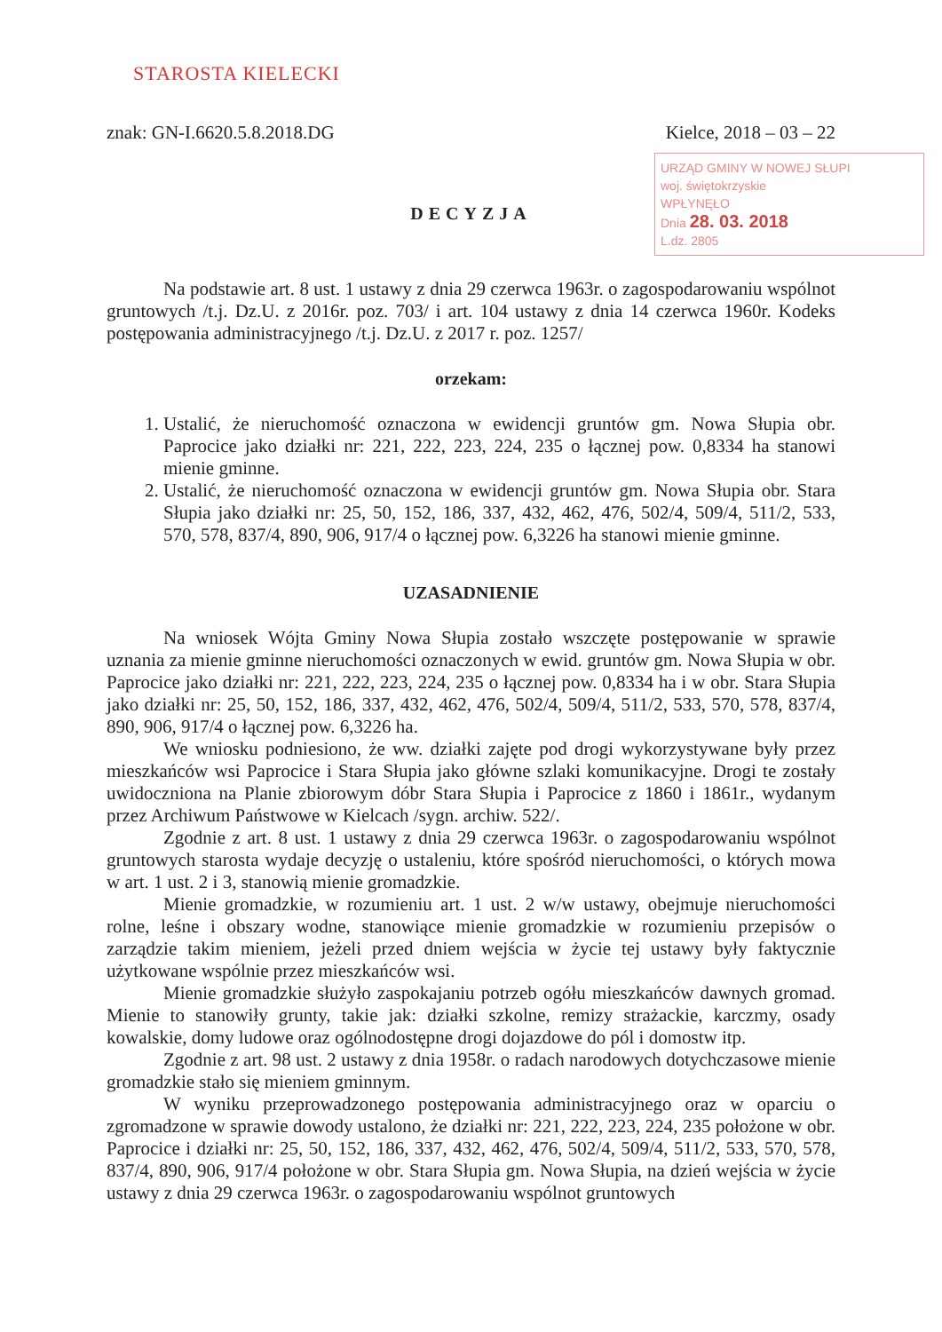STAROSTA KIELECKI
znak: GN-I.6620.5.8.2018.DG Kielce, 2018 – 03 – 22
URZĄD GMINY W NOWEJ SŁUPI
woj. świętokrzyskie
WPŁYNĘŁO
Dnia 28. 03. 2018
L.dz. 2805
DECYZJA
Na podstawie art. 8 ust. 1 ustawy z dnia 29 czerwca 1963r. o zagospodarowaniu wspólnot gruntowych /t.j. Dz.U. z 2016r. poz. 703/ i art. 104 ustawy z dnia 14 czerwca 1960r. Kodeks postępowania administracyjnego /t.j. Dz.U. z 2017 r. poz. 1257/
orzekam:
1. Ustalić, że nieruchomość oznaczona w ewidencji gruntów gm. Nowa Słupia obr. Paprocice jako działki nr: 221, 222, 223, 224, 235 o łącznej pow. 0,8334 ha stanowi mienie gminne.
2. Ustalić, że nieruchomość oznaczona w ewidencji gruntów gm. Nowa Słupia obr. Stara Słupia jako działki nr: 25, 50, 152, 186, 337, 432, 462, 476, 502/4, 509/4, 511/2, 533, 570, 578, 837/4, 890, 906, 917/4 o łącznej pow. 6,3226 ha stanowi mienie gminne.
UZASADNIENIE
Na wniosek Wójta Gminy Nowa Słupia zostało wszczęte postępowanie w sprawie uznania za mienie gminne nieruchomości oznaczonych w ewid. gruntów gm. Nowa Słupia w obr. Paprocice jako działki nr: 221, 222, 223, 224, 235 o łącznej pow. 0,8334 ha i w obr. Stara Słupia jako działki nr: 25, 50, 152, 186, 337, 432, 462, 476, 502/4, 509/4, 511/2, 533, 570, 578, 837/4, 890, 906, 917/4 o łącznej pow. 6,3226 ha.
We wniosku podniesiono, że ww. działki zajęte pod drogi wykorzystywane były przez mieszkańców wsi Paprocice i Stara Słupia jako główne szlaki komunikacyjne. Drogi te zostały uwidoczniona na Planie zbiorowym dóbr Stara Słupia i Paprocice z 1860 i 1861r., wydanym przez Archiwum Państwowe w Kielcach /sygn. archiw. 522/.
Zgodnie z art. 8 ust. 1 ustawy z dnia 29 czerwca 1963r. o zagospodarowaniu wspólnot gruntowych starosta wydaje decyzję o ustaleniu, które spośród nieruchomości, o których mowa w art. 1 ust. 2 i 3, stanowią mienie gromadzkie.
Mienie gromadzkie, w rozumieniu art. 1 ust. 2 w/w ustawy, obejmuje nieruchomości rolne, leśne i obszary wodne, stanowiące mienie gromadzkie w rozumieniu przepisów o zarządzie takim mieniem, jeżeli przed dniem wejścia w życie tej ustawy były faktycznie użytkowane wspólnie przez mieszkańców wsi.
Mienie gromadzkie służyło zaspokajaniu potrzeb ogółu mieszkańców dawnych gromad. Mienie to stanowiły grunty, takie jak: działki szkolne, remizy strażackie, karczmy, osady kowalskie, domy ludowe oraz ogólnodostępne drogi dojazdowe do pól i domostw itp.
Zgodnie z art. 98 ust. 2 ustawy z dnia 1958r. o radach narodowych dotychczasowe mienie gromadzkie stało się mieniem gminnym.
W wyniku przeprowadzonego postępowania administracyjnego oraz w oparciu o zgromadzone w sprawie dowody ustalono, że działki nr: 221, 222, 223, 224, 235 położone w obr. Paprocice i działki nr: 25, 50, 152, 186, 337, 432, 462, 476, 502/4, 509/4, 511/2, 533, 570, 578, 837/4, 890, 906, 917/4 położone w obr. Stara Słupia gm. Nowa Słupia, na dzień wejścia w życie ustawy z dnia 29 czerwca 1963r. o zagospodarowaniu wspólnot gruntowych